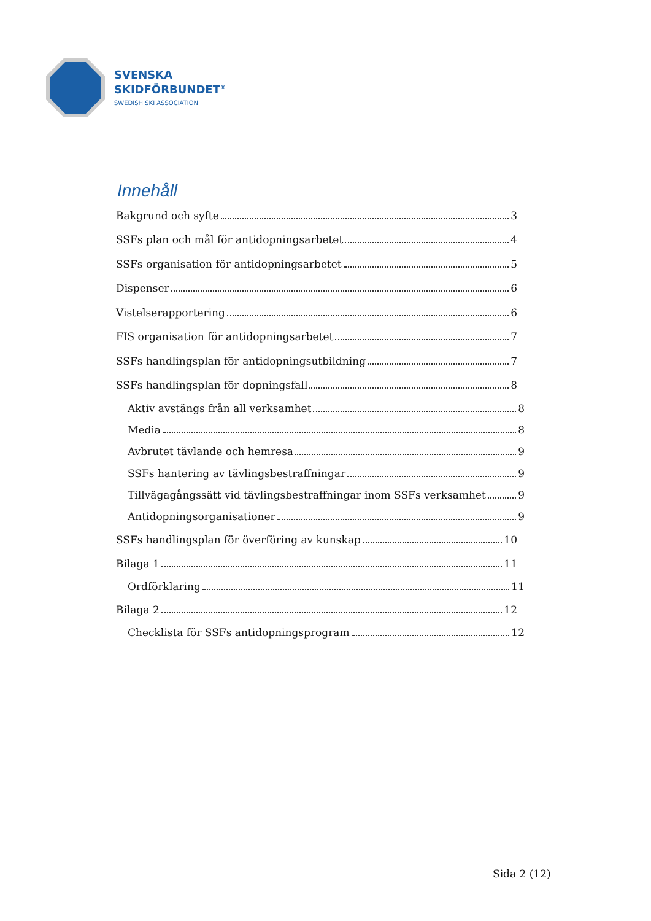SVENSKA
SKIDFÖRBUNDET<sup>®</sup>
SWEDISH SKI ASSOCIATION
Innehåll
Bakgrund och syfte 3
SSFs plan och mål för antidopningsarbetet 4
SSFs organisation för antidopningsarbetet 5
Dispenser 6
Vistelserapportering 6
FIS organisation för antidopningsarbetet 7
SSFs handlingsplan för antidopningsutbildning 7
SSFs handlingsplan för dopningsfall 8
Aktiv avstängs från all verksamhet 8
Media 8
Avbrutet tävlande och hemresa 9
SSFs hantering av tävlingsbestraffningar 9
Tillvägagångssätt vid tävlingsbestraffningar inom SSFs verksamhet 9
Antidopningsorganisationer 9
SSFs handlingsplan för överföring av kunskap 10
Bilaga 1 11
Ordförklaring 11
Bilaga 2 12
Checklista för SSFs antidopningsprogram 12
Sida 2 (12)